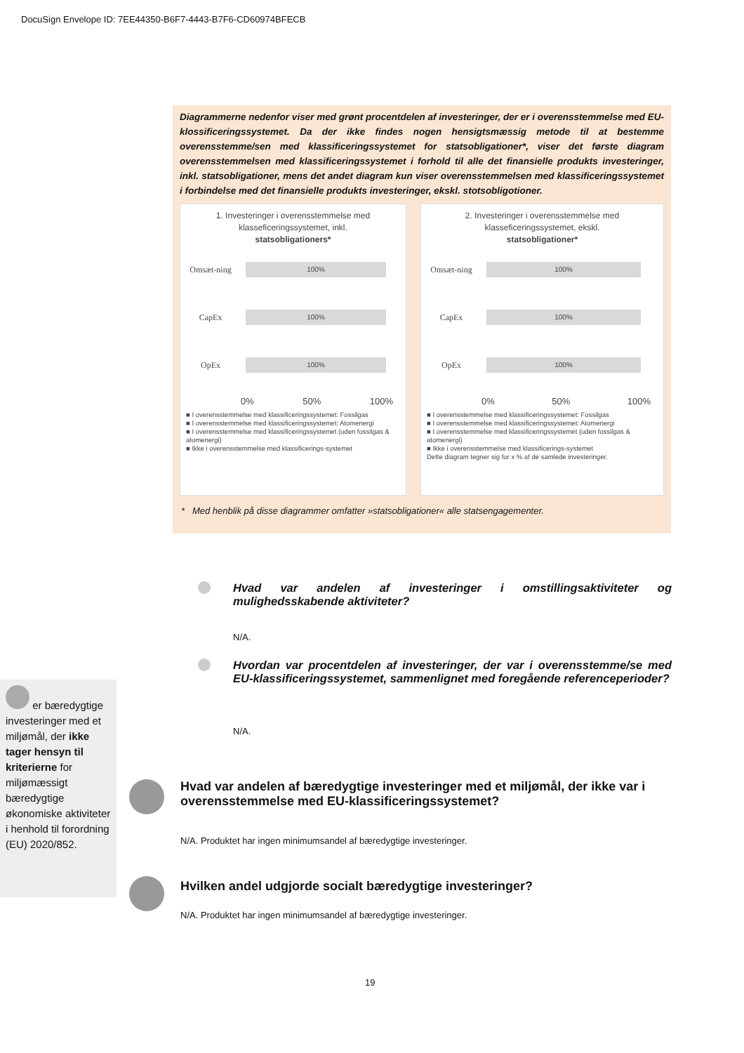DocuSign Envelope ID: 7EE44350-B6F7-4443-B7F6-CD60974BFECB
Diagrammerne nedenfor viser med grønt procentdelen af investeringer, der er i overensstemmelse med EU-klossificeringssystemet. Da der ikke findes nogen hensigtsmæssig metode til at bestemme overensstemme/sen med klassificeringssystemet for statsobligationer*, viser det første diagram overensstemmelsen med klassificeringssystemet i forhold til alle det finansielle produkts investeringer, inkl. statsobligationer, mens det andet diagram kun viser overensstemmelsen med klassificeringssystemet i forbindelse med det finansielle produkts investeringer, ekskl. stotsobligotioner.
1. Investeringer i overensstemmelse med klasseficeringssystemet, inkl.
statsobligationers*
Omsæt-ning 100%
CapEx 100%
OpEx 100%
0% 50% 100%
■ I overensstemmelse med klassificeringssystemet: Fossilgas
■ I overensstemmelse med klassificeringssystemet: Atomenergi
■ I overensstemmelse med klassificeringssystemet (uden fossilgas & atomenergi)
■ Ikke i overensstemmelse med klassificerings-systemet
2. Investeringer i overensstemmelse med klasseficeringssystemet, ekskl.
statsobligationer*
Omsæt-ning 100%
CapEx 100%
OpEx 100%
0% 50% 100%
■ I overensstemmelse med klassificeringssystemet: Fossilgas
■ I overensstemmelse med klassificeringssystemet: Atomenergi
■ I overensstemmelse med klassificeringssystemet (uden fossilgas & atomenergi)
■ Ikke i overensstemmelse med klassificerings-systemet
Dette diagram tegner sig for x % af de samlede investeringer.
* Med henblik på disse diagrammer omfatter »statsobligationer« alle statsengagementer.
Hvad var andelen af investeringer i omstillingsaktiviteter og mulighedsskabende aktiviteter?
N/A.
Hvordan var procentdelen af investeringer, der var i overensstemme/se med EU-klassificeringssystemet, sammenlignet med foregående referenceperioder?
N/A.
er bæredygtige investeringer med et miljømål, der ikke tager hensyn til kriterierne for miljømæssigt bæredygtige økonomiske aktiviteter i henhold til forordning (EU) 2020/852.
Hvad var andelen af bæredygtige investeringer med et miljømål, der ikke var i overensstemmelse med EU-klassificeringssystemet?
N/A. Produktet har ingen minimumsandel af bæredygtige investeringer.
Hvilken andel udgjorde socialt bæredygtige investeringer?
N/A. Produktet har ingen minimumsandel af bæredygtige investeringer.
19